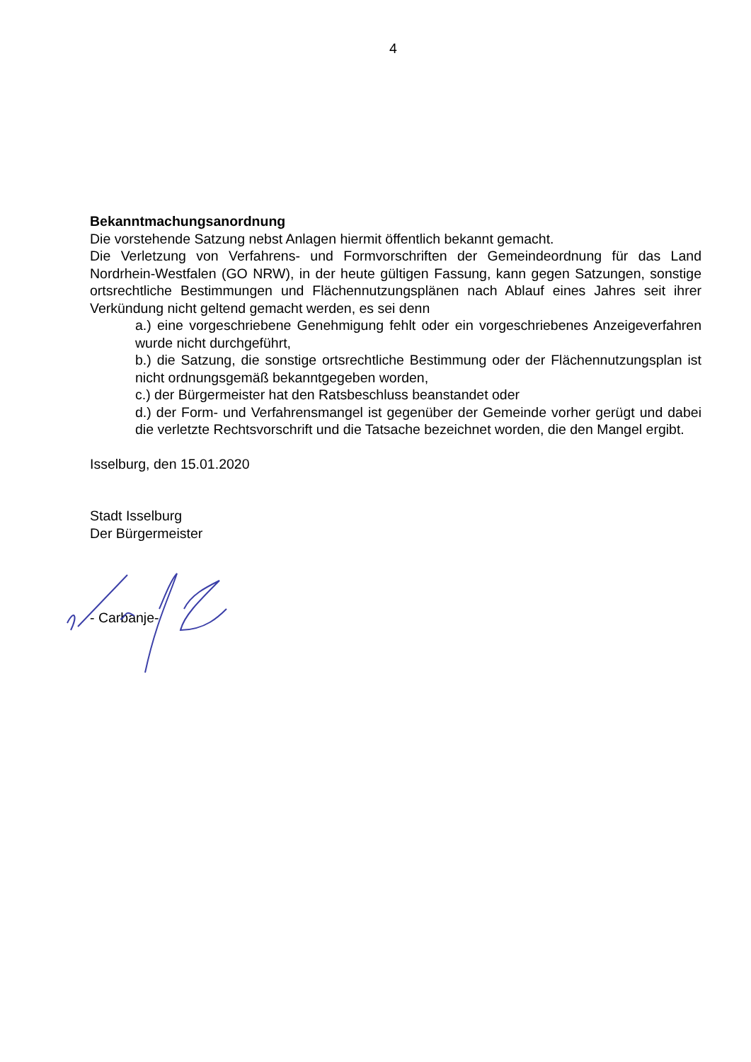4
Bekanntmachungsanordnung
Die vorstehende Satzung nebst Anlagen hiermit öffentlich bekannt gemacht.
Die Verletzung von Verfahrens- und Formvorschriften der Gemeindeordnung für das Land Nordrhein-Westfalen (GO NRW), in der heute gültigen Fassung, kann gegen Satzungen, sonstige ortsrechtliche Bestimmungen und Flächennutzungsplänen nach Ablauf eines Jahres seit ihrer Verkündung nicht geltend gemacht werden, es sei denn
a.) eine vorgeschriebene Genehmigung fehlt oder ein vorgeschriebenes Anzeigeverfahren wurde nicht durchgeführt,
b.) die Satzung, die sonstige ortsrechtliche Bestimmung oder der Flächennutzungsplan ist nicht ordnungsgemäß bekanntgegeben worden,
c.) der Bürgermeister hat den Ratsbeschluss beanstandet oder
d.) der Form- und Verfahrensmangel ist gegenüber der Gemeinde vorher gerügt und dabei die verletzte Rechtsvorschrift und die Tatsache bezeichnet worden, die den Mangel ergibt.
Isselburg, den 15.01.2020
Stadt Isselburg
Der Bürgermeister
- Carbanje-